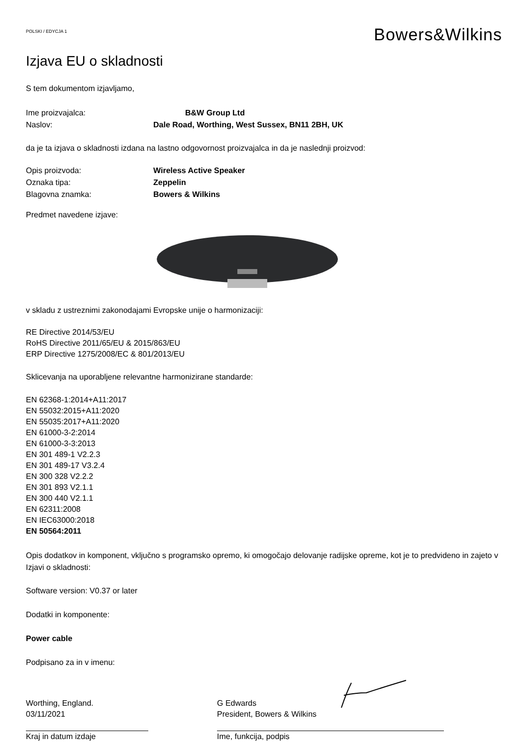POLSKI / EDYCJA 1
Bowers&Wilkins
Izjava EU o skladnosti
S tem dokumentom izjavljamo,
Ime proizvajalca: B&W Group Ltd
Naslov: Dale Road, Worthing, West Sussex, BN11 2BH, UK
da je ta izjava o skladnosti izdana na lastno odgovornost proizvajalca in da je naslednji proizvod:
Opis proizvoda: Wireless Active Speaker
Oznaka tipa: Zeppelin
Blagovna znamka: Bowers & Wilkins
Predmet navedene izjave:
v skladu z ustreznimi zakonodajami Evropske unije o harmonizaciji:
RE Directive 2014/53/EU
RoHS Directive 2011/65/EU & 2015/863/EU
ERP Directive 1275/2008/EC & 801/2013/EU
Sklicevanja na uporabljene relevantne harmonizirane standarde:
EN 62368-1:2014+A11:2017
EN 55032:2015+A11:2020
EN 55035:2017+A11:2020
EN 61000-3-2:2014
EN 61000-3-3:2013
EN 301 489-1 V2.2.3
EN 301 489-17 V3.2.4
EN 300 328 V2.2.2
EN 301 893 V2.1.1
EN 300 440 V2.1.1
EN 62311:2008
EN IEC63000:2018
EN 50564:2011
Opis dodatkov in komponent, vključno s programsko opremo, ki omogočajo delovanje radijske opreme, kot je to predvideno in zajeto v Izjavi o skladnosti:
Software version: V0.37 or later
Dodatki in komponente:
Power cable
Podpisano za in v imenu:
Worthing, England.
03/11/2021
Kraj in datum izdaje
G Edwards
President, Bowers & Wilkins
Ime, funkcija, podpis